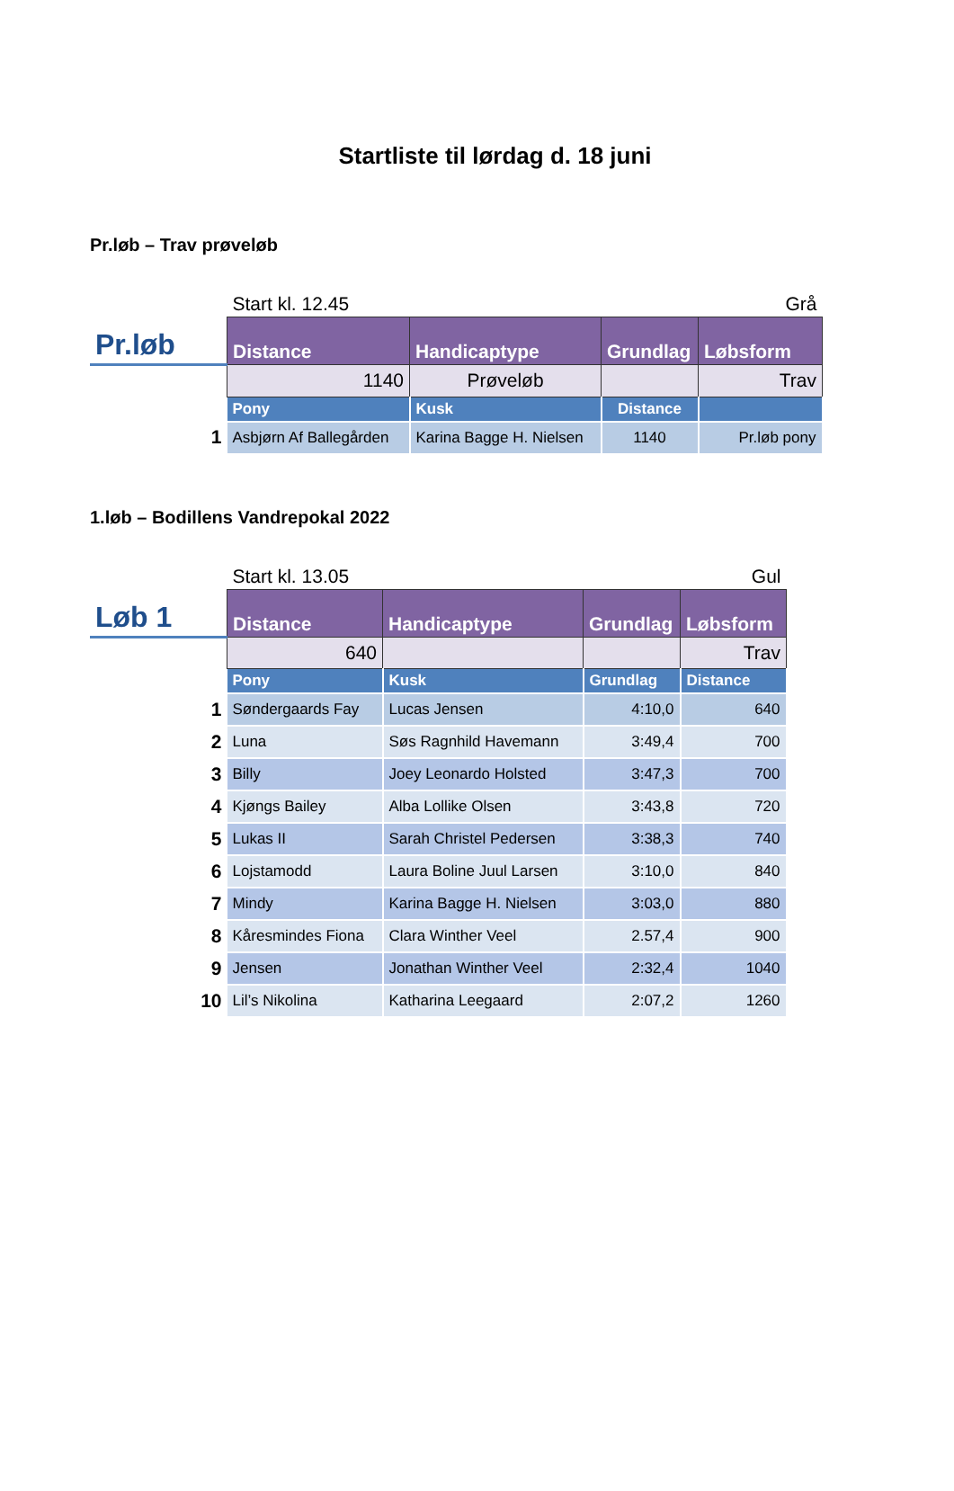Startliste til lørdag d. 18 juni
Pr.løb – Trav prøveløb
| | Start kl. 12.45 | | | Grå |
| Pr.løb | Distance | Handicaptype | Grundlag | Løbsform |
| | 1140 | Prøveløb | | Trav |
| | Pony | Kusk | Distance | |
| 1 | Asbjørn Af Ballegården | Karina Bagge H. Nielsen | 1140 | Pr.løb pony |
1.løb – Bodillens Vandrepokal 2022
| | Start kl. 13.05 | | | Gul |
| Løb 1 | Distance | Handicaptype | Grundlag | Løbsform |
| | 640 | | | Trav |
| | Pony | Kusk | Grundlag | Distance |
| 1 | Søndergaards Fay | Lucas Jensen | 4:10,0 | 640 |
| 2 | Luna | Søs Ragnhild Havemann | 3:49,4 | 700 |
| 3 | Billy | Joey Leonardo Holsted | 3:47,3 | 700 |
| 4 | Kjøngs Bailey | Alba Lollike Olsen | 3:43,8 | 720 |
| 5 | Lukas II | Sarah Christel Pedersen | 3:38,3 | 740 |
| 6 | Lojstamodd | Laura Boline Juul Larsen | 3:10,0 | 840 |
| 7 | Mindy | Karina Bagge H. Nielsen | 3:03,0 | 880 |
| 8 | Kåresmindes Fiona | Clara Winther Veel | 2.57,4 | 900 |
| 9 | Jensen | Jonathan Winther Veel | 2:32,4 | 1040 |
| 10 | Lil’s Nikolina | Katharina Leegaard | 2:07,2 | 1260 |